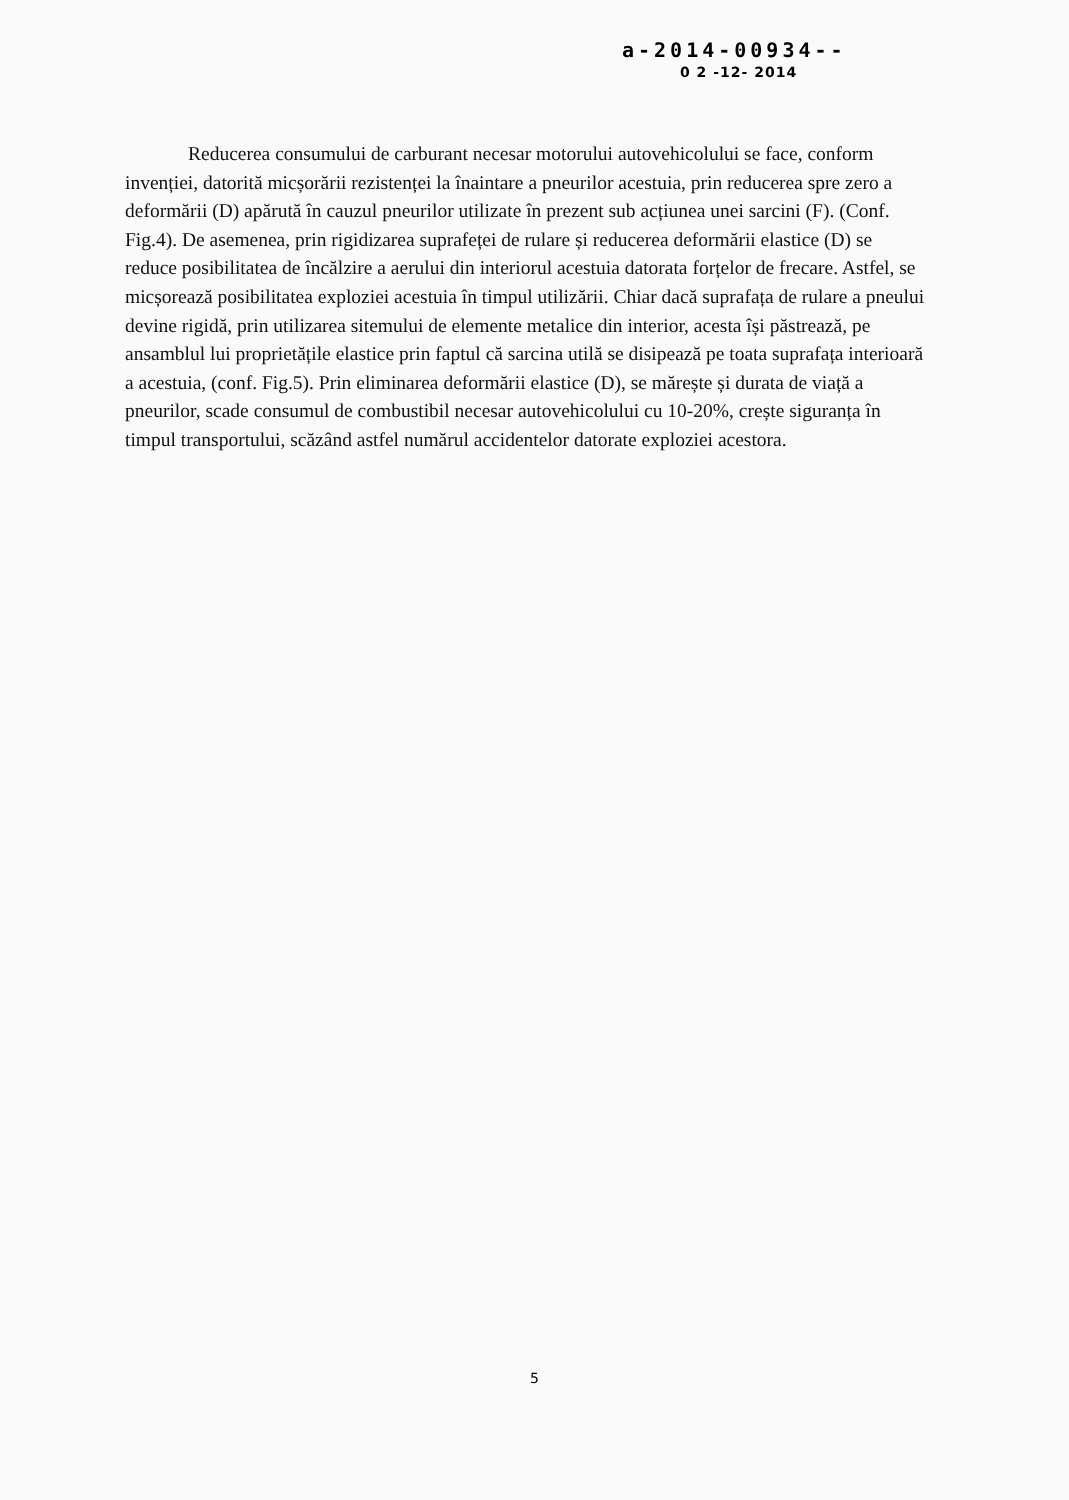a-2014-00934--
0 2 -12- 2014
Reducerea consumului de carburant necesar motorului autovehicolului se face, conform invenției, datorită micșorării rezistenței la înaintare a pneurilor acestuia, prin reducerea spre zero a deformării (D) apărută în cauzul pneurilor utilizate în prezent sub acțiunea unei sarcini (F). (Conf. Fig.4). De asemenea, prin rigidizarea suprafeței de rulare și reducerea deformării elastice (D) se reduce posibilitatea de încălzire a aerului din interiorul acestuia datorata forțelor de frecare. Astfel, se micșorează posibilitatea exploziei acestuia în timpul utilizării. Chiar dacă suprafața de rulare a pneului devine rigidă, prin utilizarea sitemului de elemente metalice din interior, acesta își păstrează, pe ansamblul lui proprietățile elastice prin faptul că sarcina utilă se disipează pe toata suprafața interioară a acestuia, (conf. Fig.5). Prin eliminarea deformării elastice (D), se mărește și durata de viață a pneurilor, scade consumul de combustibil necesar autovehicolului cu 10-20%, crește siguranța în timpul transportului, scăzând astfel numărul accidentelor datorate exploziei acestora.
5